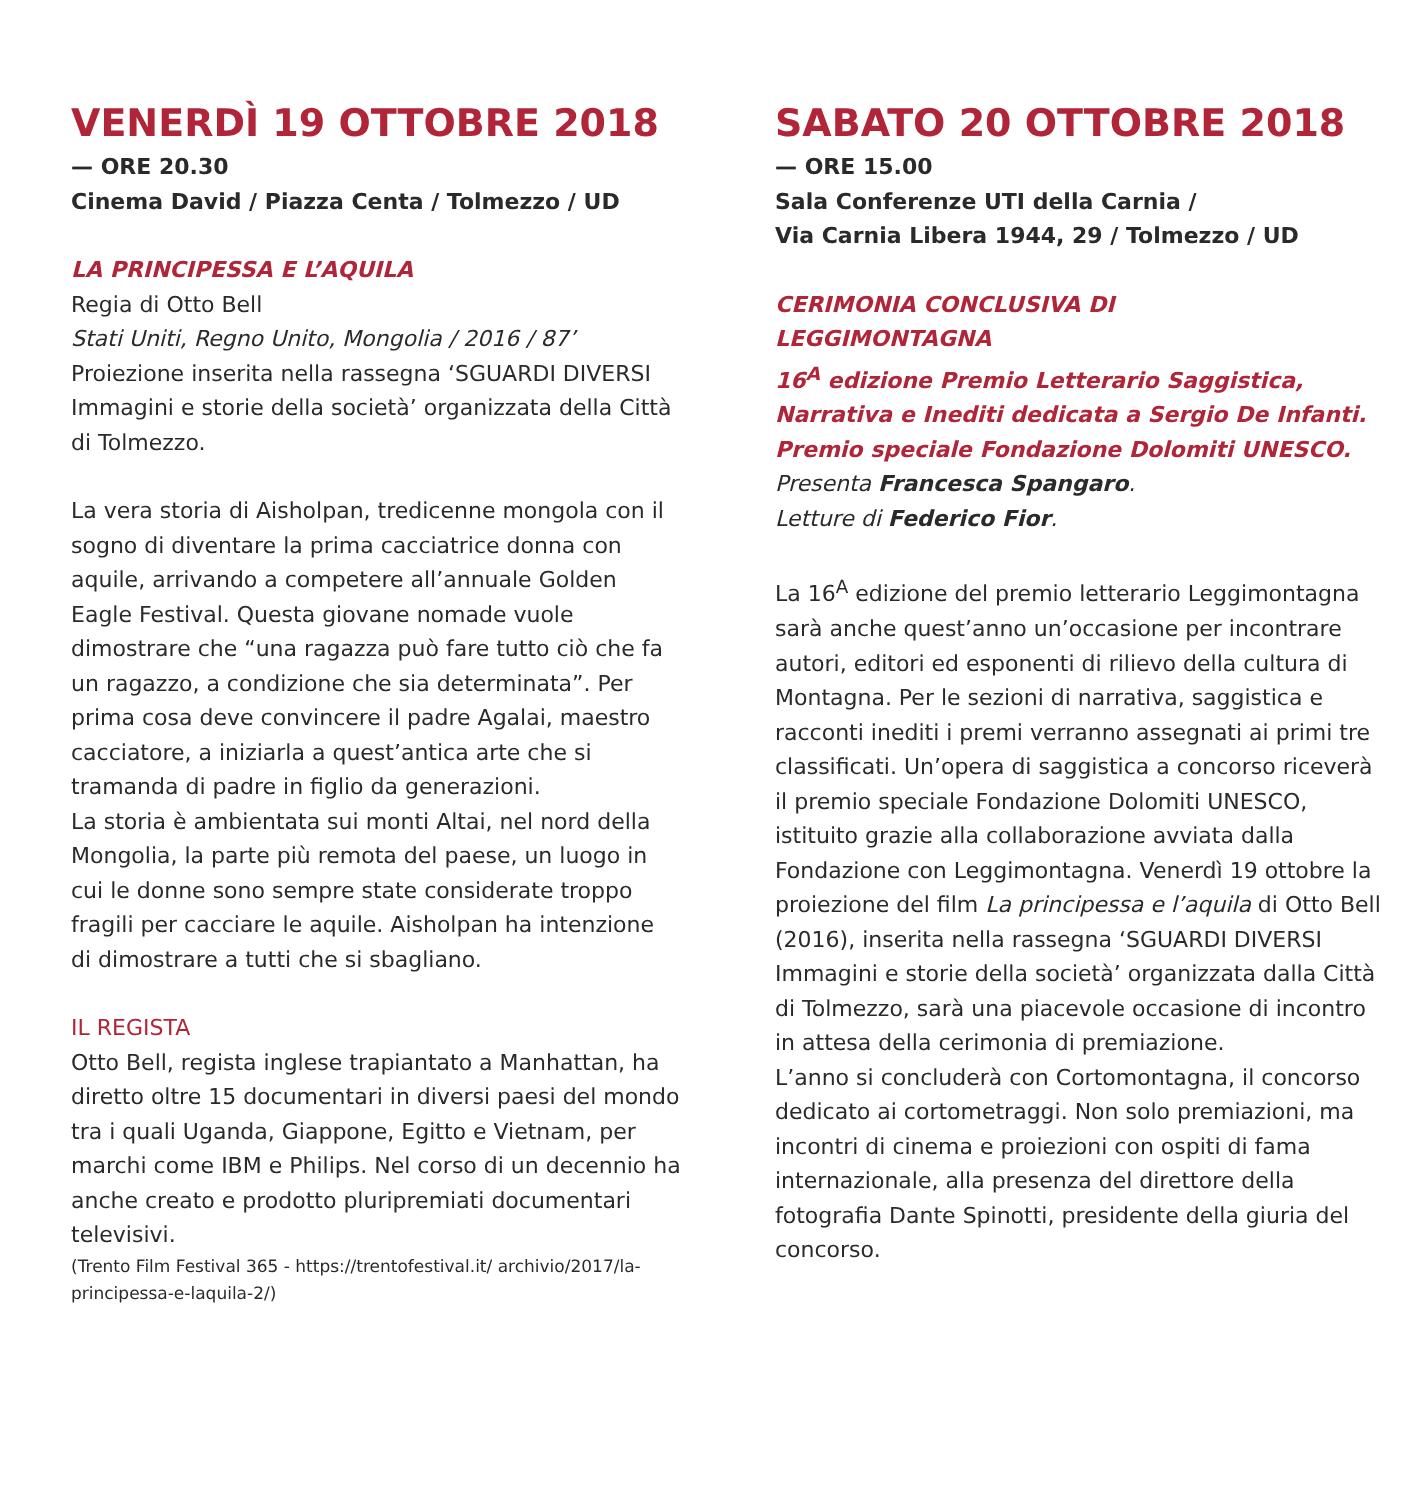VENERDÌ 19 OTTOBRE 2018
— ORE 20.30
Cinema David / Piazza Centa / Tolmezzo / UD
LA PRINCIPESSA E L’AQUILA
Regia di Otto Bell
Stati Uniti, Regno Unito, Mongolia / 2016 / 87’
Proiezione inserita nella rassegna ‘SGUARDI DIVERSI Immagini e storie della società’ organizzata della Città di Tolmezzo.
La vera storia di Aisholpan, tredicenne mongola con il sogno di diventare la prima cacciatrice donna con aquile, arrivando a competere all’annuale Golden Eagle Festival. Questa giovane nomade vuole dimostrare che “una ragazza può fare tutto ciò che fa un ragazzo, a condizione che sia determinata”. Per prima cosa deve convincere il padre Agalai, maestro cacciatore, a iniziarla a quest’antica arte che si tramanda di padre in figlio da generazioni.
La storia è ambientata sui monti Altai, nel nord della Mongolia, la parte più remota del paese, un luogo in cui le donne sono sempre state considerate troppo fragili per cacciare le aquile. Aisholpan ha intenzione di dimostrare a tutti che si sbagliano.
IL REGISTA
Otto Bell, regista inglese trapiantato a Manhattan, ha diretto oltre 15 documentari in diversi paesi del mondo tra i quali Uganda, Giappone, Egitto e Vietnam, per marchi come IBM e Philips. Nel corso di un decennio ha anche creato e prodotto pluripremiati documentari televisivi.
(Trento Film Festival 365 - https://trentofestival.it/ archivio/2017/la-principessa-e-laquila-2/)
SABATO 20 OTTOBRE 2018
— ORE 15.00
Sala Conferenze UTI della Carnia /
Via Carnia Libera 1944, 29 / Tolmezzo / UD
CERIMONIA CONCLUSIVA DI
LEGGIMONTAGNA
16<sup>A</sup> edizione Premio Letterario Saggistica, Narrativa e Inediti dedicata a Sergio De Infanti. Premio speciale Fondazione Dolomiti UNESCO.
Presenta Francesca Spangaro.
Letture di Federico Fior.
La 16<sup>A</sup> edizione del premio letterario Leggimontagna sarà anche quest’anno un’occasione per incontrare autori, editori ed esponenti di rilievo della cultura di Montagna. Per le sezioni di narrativa, saggistica e racconti inediti i premi verranno assegnati ai primi tre classificati. Un’opera di saggistica a concorso riceverà il premio speciale Fondazione Dolomiti UNESCO, istituito grazie alla collaborazione avviata dalla Fondazione con Leggimontagna. Venerdì 19 ottobre la proiezione del film La principessa e l’aquila di Otto Bell (2016), inserita nella rassegna ‘SGUARDI DIVERSI Immagini e storie della società’ organizzata dalla Città di Tolmezzo, sarà una piacevole occasione di incontro in attesa della cerimonia di premiazione.
L’anno si concluderà con Cortomontagna, il concorso dedicato ai cortometraggi. Non solo premiazioni, ma incontri di cinema e proiezioni con ospiti di fama internazionale, alla presenza del direttore della fotografia Dante Spinotti, presidente della giuria del concorso.